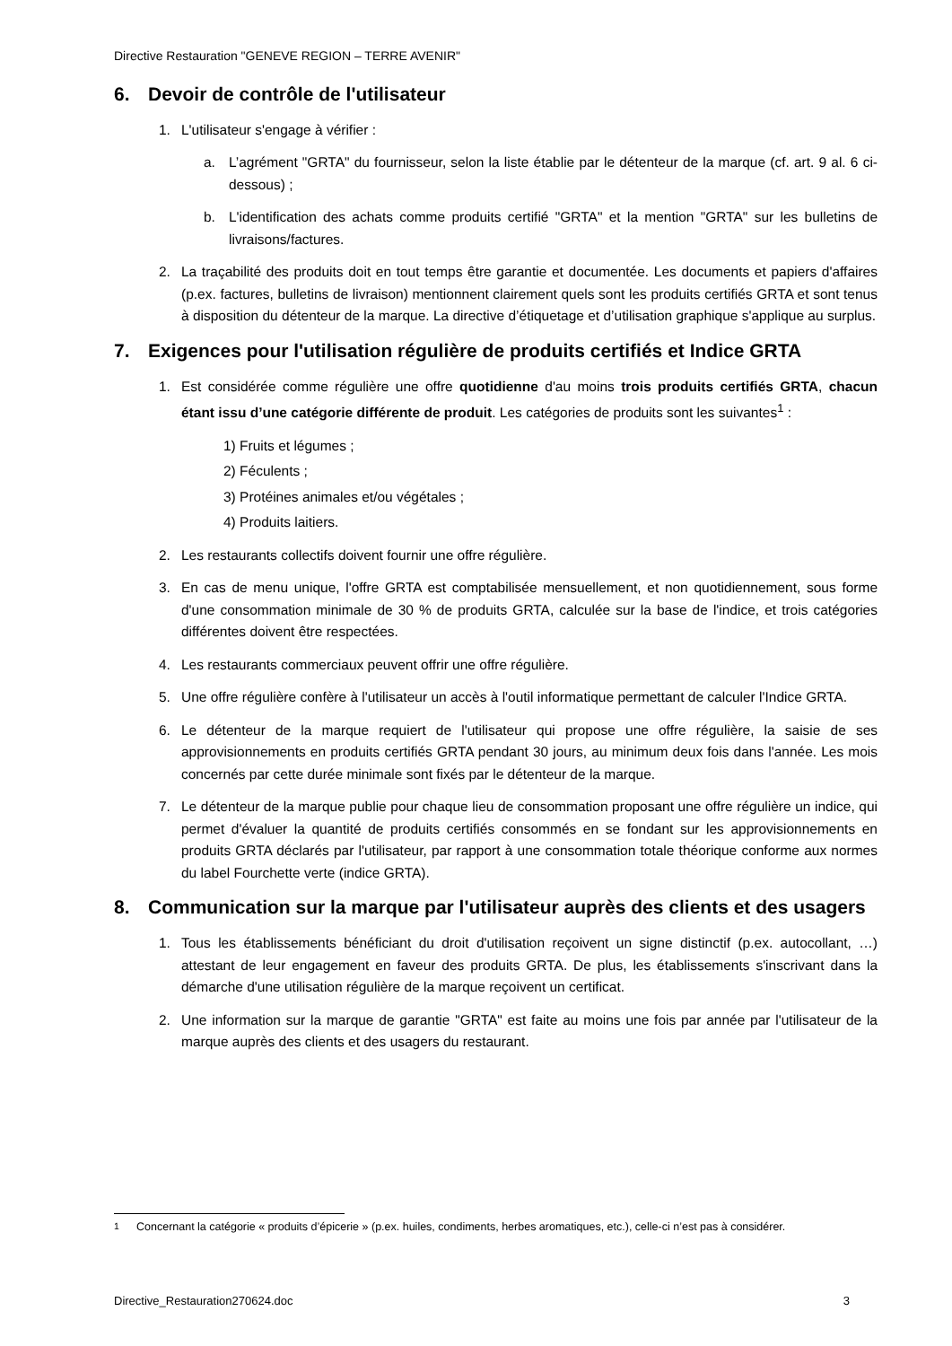Directive Restauration "GENEVE REGION – TERRE AVENIR"
6. Devoir de contrôle de l'utilisateur
1. L'utilisateur s'engage à vérifier :
a. L’agrément "GRTA" du fournisseur, selon la liste établie par le détenteur de la marque (cf. art. 9 al. 6 ci-dessous) ;
b. L'identification des achats comme produits certifié "GRTA" et la mention "GRTA" sur les bulletins de livraisons/factures.
2. La traçabilité des produits doit en tout temps être garantie et documentée. Les documents et papiers d'affaires (p.ex. factures, bulletins de livraison) mentionnent clairement quels sont les produits certifiés GRTA et sont tenus à disposition du détenteur de la marque. La directive d’étiquetage et d’utilisation graphique s'applique au surplus.
7. Exigences pour l'utilisation régulière de produits certifiés et Indice GRTA
1. Est considérée comme régulière une offre quotidienne d'au moins trois produits certifiés GRTA, chacun étant issu d’une catégorie différente de produit. Les catégories de produits sont les suivantes<sup>1</sup> :
1) Fruits et légumes ;
2) Féculents ;
3) Protéines animales et/ou végétales ;
4) Produits laitiers.
2. Les restaurants collectifs doivent fournir une offre régulière.
3. En cas de menu unique, l'offre GRTA est comptabilisée mensuellement, et non quotidiennement, sous forme d'une consommation minimale de 30 % de produits GRTA, calculée sur la base de l'indice, et trois catégories différentes doivent être respectées.
4. Les restaurants commerciaux peuvent offrir une offre régulière.
5. Une offre régulière confère à l'utilisateur un accès à l'outil informatique permettant de calculer l'Indice GRTA.
6. Le détenteur de la marque requiert de l'utilisateur qui propose une offre régulière, la saisie de ses approvisionnements en produits certifiés GRTA pendant 30 jours, au minimum deux fois dans l'année. Les mois concernés par cette durée minimale sont fixés par le détenteur de la marque.
7. Le détenteur de la marque publie pour chaque lieu de consommation proposant une offre régulière un indice, qui permet d'évaluer la quantité de produits certifiés consommés en se fondant sur les approvisionnements en produits GRTA déclarés par l'utilisateur, par rapport à une consommation totale théorique conforme aux normes du label Fourchette verte (indice GRTA).
8. Communication sur la marque par l'utilisateur auprès des clients et des usagers
1. Tous les établissements bénéficiant du droit d'utilisation reçoivent un signe distinctif (p.ex. autocollant, …) attestant de leur engagement en faveur des produits GRTA. De plus, les établissements s'inscrivant dans la démarche d'une utilisation régulière de la marque reçoivent un certificat.
2. Une information sur la marque de garantie "GRTA" est faite au moins une fois par année par l'utilisateur de la marque auprès des clients et des usagers du restaurant.
<sup>1</sup> Concernant la catégorie « produits d’épicerie » (p.ex. huiles, condiments, herbes aromatiques, etc.), celle-ci n’est pas à considérer.
Directive_Restauration270624.doc 3